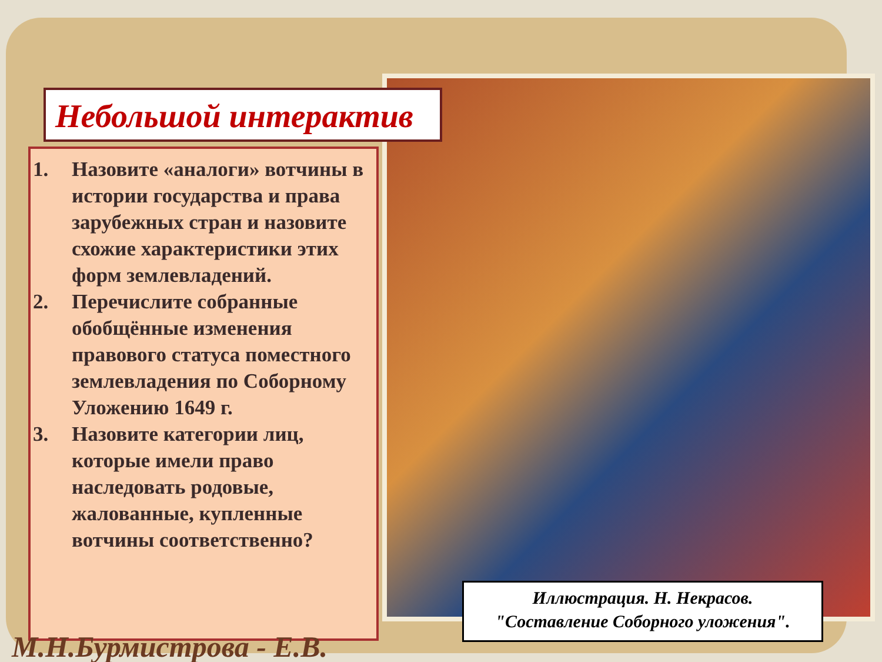Небольшой интерактив
1. Назовите «аналоги» вотчины в истории государства и права зарубежных стран и назовите схожие характеристики этих форм землевладений.
2. Перечислите собранные обобщённые изменения правового статуса поместного землевладения по Соборному Уложению 1649 г.
3. Назовите категории лиц, которые имели право наследовать родовые, жалованные, купленные вотчины соответственно?
Иллюстрация. Н. Некрасов.
"Составление Соборного уложения".
М.Н.Бурмистрова - Е.В.